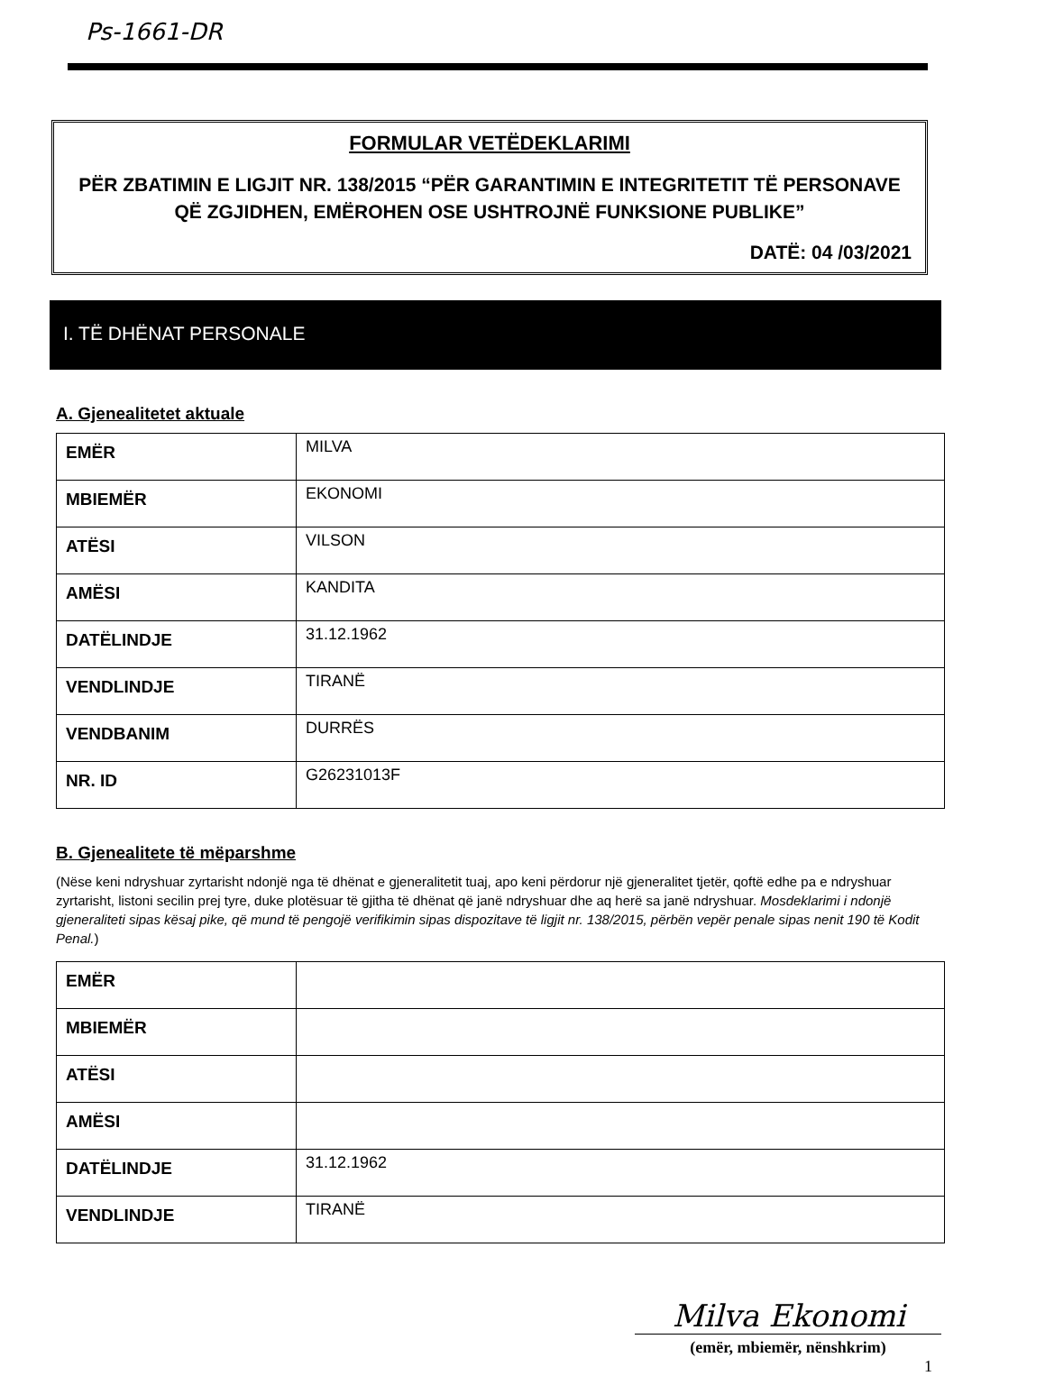Ps-1661-DR
FORMULAR VETËDEKLARIMI
PËR ZBATIMIN E LIGJIT NR. 138/2015 “PËR GARANTIMIN E INTEGRITETIT TË PERSONAVE QË ZGJIDHEN, EMËROHEN OSE USHTROJNË FUNKSIONE PUBLIKE”
DATË: 04 /03/2021
I. TË DHËNAT PERSONALE
A. Gjenealitetet aktuale
| EMËR | MILVA |
| MBIEMËR | EKONOMI |
| ATËSI | VILSON |
| AMËSI | KANDITA |
| DATËLINDJE | 31.12.1962 |
| VENDLINDJE | TIRANË |
| VENDBANIM | DURRËS |
| NR. ID | G26231013F |
B. Gjenealitete të mëparshme
(Nëse keni ndryshuar zyrtarisht ndonjë nga të dhënat e gjeneralitetit tuaj, apo keni përdorur një gjeneralitet tjetër, qoftë edhe pa e ndryshuar zyrtarisht, listoni secilin prej tyre, duke plotësuar të gjitha të dhënat që janë ndryshuar dhe aq herë sa janë ndryshuar. Mosdeklarimi i ndonjë gjeneraliteti sipas kësaj pike, që mund të pengojë verifikimin sipas dispozitave të ligjit nr. 138/2015, përbën vepër penale sipas nenit 190 të Kodit Penal.)
| EMËR | |
| MBIEMËR | |
| ATËSI | |
| AMËSI | |
| DATËLINDJE | 31.12.1962 |
| VENDLINDJE | TIRANË |
Milva Ekonomi
(emër, mbiemër, nënshkrim)
1